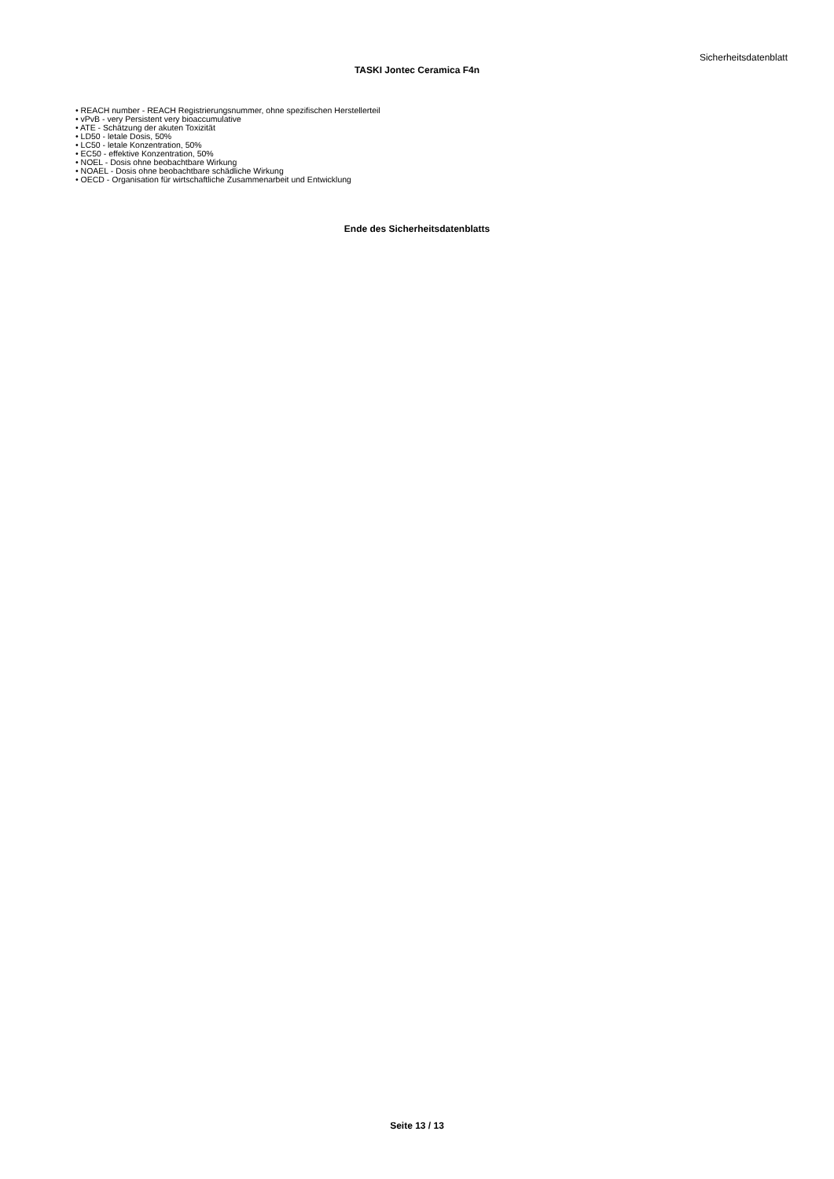Sicherheitsdatenblatt
TASKI Jontec Ceramica F4n
• REACH number - REACH Registrierungsnummer, ohne spezifischen Herstellerteil
• vPvB - very Persistent very bioaccumulative
• ATE - Schätzung der akuten Toxizität
• LD50 - letale Dosis, 50%
• LC50 - letale Konzentration, 50%
• EC50 - effektive Konzentration, 50%
• NOEL - Dosis ohne beobachtbare Wirkung
• NOAEL - Dosis ohne beobachtbare schädliche Wirkung
• OECD - Organisation für wirtschaftliche Zusammenarbeit und Entwicklung
Ende des Sicherheitsdatenblatts
Seite 13 / 13